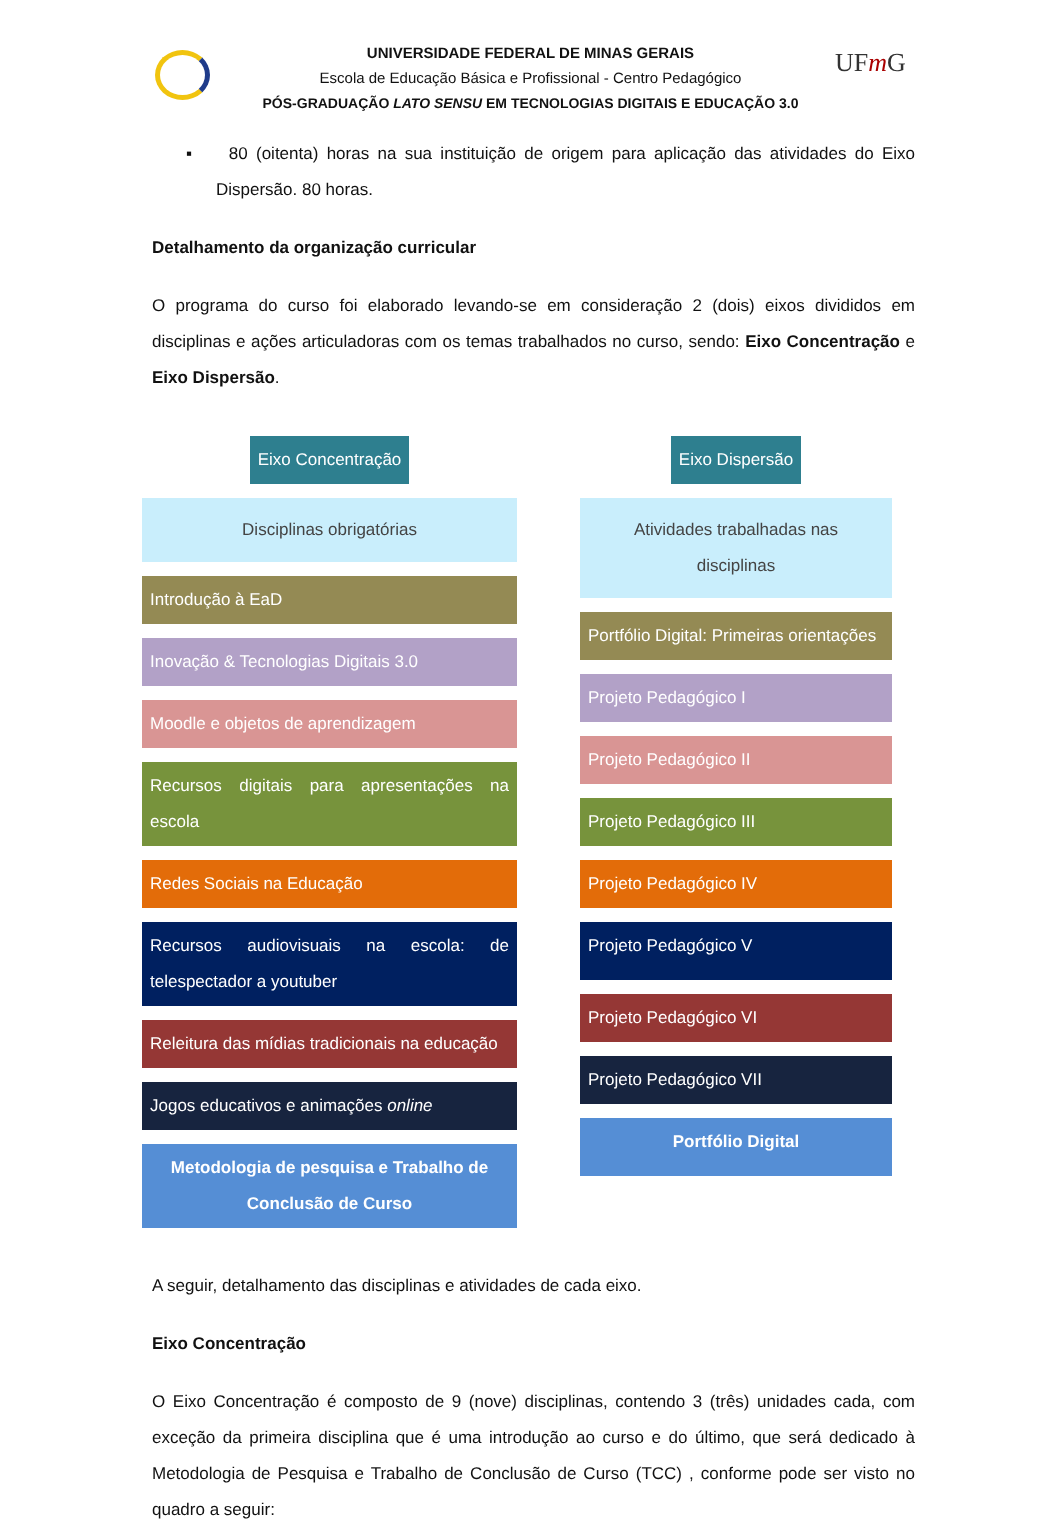UFm G
UNIVERSIDADE FEDERAL DE MINAS GERAIS
Escola de Educação Básica e Profissional - Centro Pedagógico
PÓS-GRADUAÇÃO LATO SENSU EM TECNOLOGIAS DIGITAIS E EDUCAÇÃO 3.0
▪ 80 (oitenta) horas na sua instituição de origem para aplicação das atividades do Eixo Dispersão. 80 horas.
Detalhamento da organização curricular
O programa do curso foi elaborado levando-se em consideração 2 (dois) eixos divididos em disciplinas e ações articuladoras com os temas trabalhados no curso, sendo: Eixo Concentração e Eixo Dispersão.
Eixo Concentração
Disciplinas obrigatórias
Introdução à EaD
Inovação & Tecnologias Digitais 3.0
Moodle e objetos de aprendizagem
Recursos digitais para apresentações na escola
Redes Sociais na Educação
Recursos audiovisuais na escola: de telespectador a youtuber
Releitura das mídias tradicionais na educação
Jogos educativos e animações online
Metodologia de pesquisa e Trabalho de Conclusão de Curso
Eixo Dispersão
Atividades trabalhadas nas disciplinas
Portfólio Digital: Primeiras orientações
Projeto Pedagógico I
Projeto Pedagógico II
Projeto Pedagógico III
Projeto Pedagógico IV
Projeto Pedagógico V
Projeto Pedagógico VI
Projeto Pedagógico VII
Portfólio Digital
A seguir, detalhamento das disciplinas e atividades de cada eixo.
Eixo Concentração
O Eixo Concentração é composto de 9 (nove) disciplinas, contendo 3 (três) unidades cada, com exceção da primeira disciplina que é uma introdução ao curso e do último, que será dedicado à Metodologia de Pesquisa e Trabalho de Conclusão de Curso (TCC) , conforme pode ser visto no quadro a seguir: